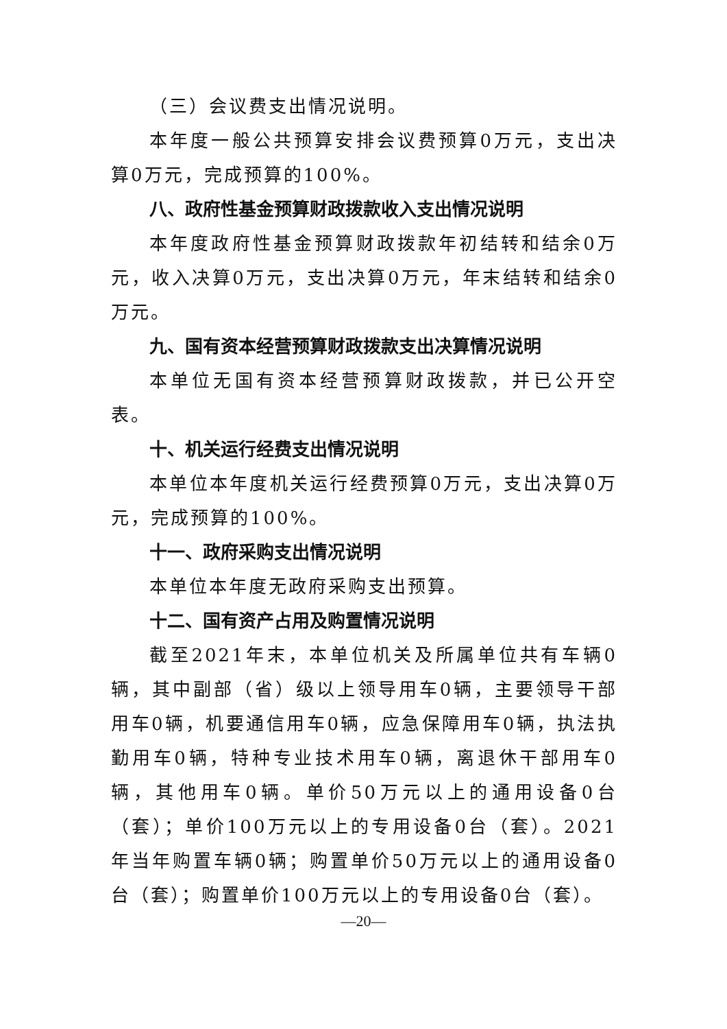（三）会议费支出情况说明。
本年度一般公共预算安排会议费预算0万元，支出决算0万元，完成预算的100%。
八、政府性基金预算财政拨款收入支出情况说明
本年度政府性基金预算财政拨款年初结转和结余0万元，收入决算0万元，支出决算0万元，年末结转和结余0万元。
九、国有资本经营预算财政拨款支出决算情况说明
本单位无国有资本经营预算财政拨款，并已公开空表。
十、机关运行经费支出情况说明
本单位本年度机关运行经费预算0万元，支出决算0万元，完成预算的100%。
十一、政府采购支出情况说明
本单位本年度无政府采购支出预算。
十二、国有资产占用及购置情况说明
截至2021年末，本单位机关及所属单位共有车辆0辆，其中副部（省）级以上领导用车0辆，主要领导干部用车0辆，机要通信用车0辆，应急保障用车0辆，执法执勤用车0辆，特种专业技术用车0辆，离退休干部用车0辆，其他用车0辆。单价50万元以上的通用设备0台（套）；单价100万元以上的专用设备0台（套）。2021年当年购置车辆0辆；购置单价50万元以上的通用设备0台（套）；购置单价100万元以上的专用设备0台（套）。
—20—